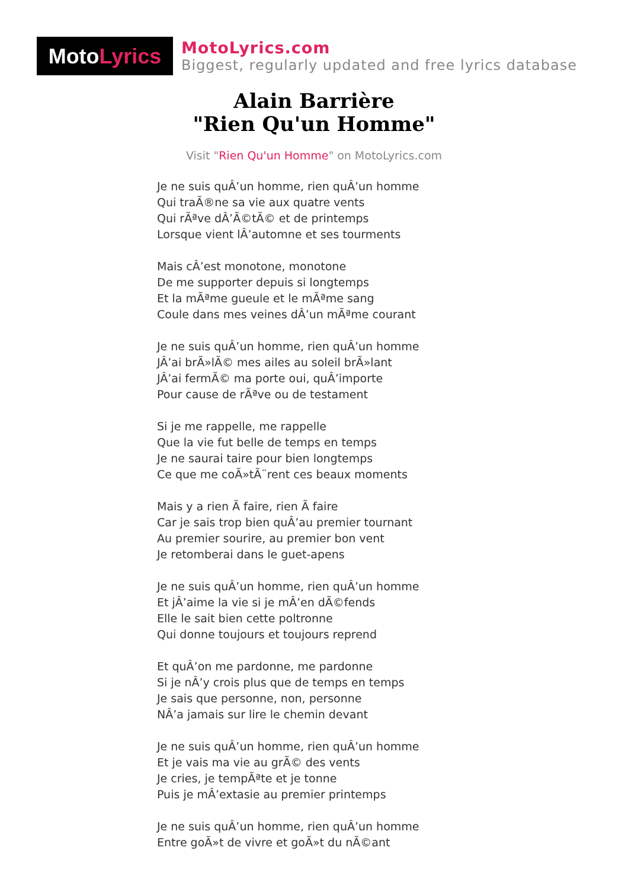Moto Lyrics
MotoLyrics.com
Biggest, regularly updated and free lyrics database
Alain Barrière
"Rien Qu'un Homme"
Visit "Rien Qu'un Homme" on MotoLyrics.com
Je ne suis quÂ’un homme, rien quÂ’un homme
Qui traÃ®ne sa vie aux quatre vents
Qui rÃªve dÂ’Ã©tÃ© et de printemps
Lorsque vient lÂ’automne et ses tourments
Mais cÂ’est monotone, monotone
De me supporter depuis si longtemps
Et la mÃªme gueule et le mÃªme sang
Coule dans mes veines dÂ’un mÃªme courant
Je ne suis quÂ’un homme, rien quÂ’un homme
JÂ’ai brÃ»lÃ© mes ailes au soleil brÃ»lant
JÂ’ai fermÃ© ma porte oui, quÂ’importe
Pour cause de rÃªve ou de testament
Si je me rappelle, me rappelle
Que la vie fut belle de temps en temps
Je ne saurai taire pour bien longtemps
Ce que me coÃ»tÃ¨rent ces beaux moments
Mais y a rien Ã faire, rien Ã faire
Car je sais trop bien quÂ’au premier tournant
Au premier sourire, au premier bon vent
Je retomberai dans le guet-apens
Je ne suis quÂ’un homme, rien quÂ’un homme
Et jÂ’aime la vie si je mÂ’en dÃ©fends
Elle le sait bien cette poltronne
Qui donne toujours et toujours reprend
Et quÂ’on me pardonne, me pardonne
Si je nÂ’y crois plus que de temps en temps
Je sais que personne, non, personne
NÂ’a jamais sur lire le chemin devant
Je ne suis quÂ’un homme, rien quÂ’un homme
Et je vais ma vie au grÃ© des vents
Je cries, je tempÃªte et je tonne
Puis je mÂ’extasie au premier printemps
Je ne suis quÂ’un homme, rien quÂ’un homme
Entre goÃ»t de vivre et goÃ»t du nÃ©ant